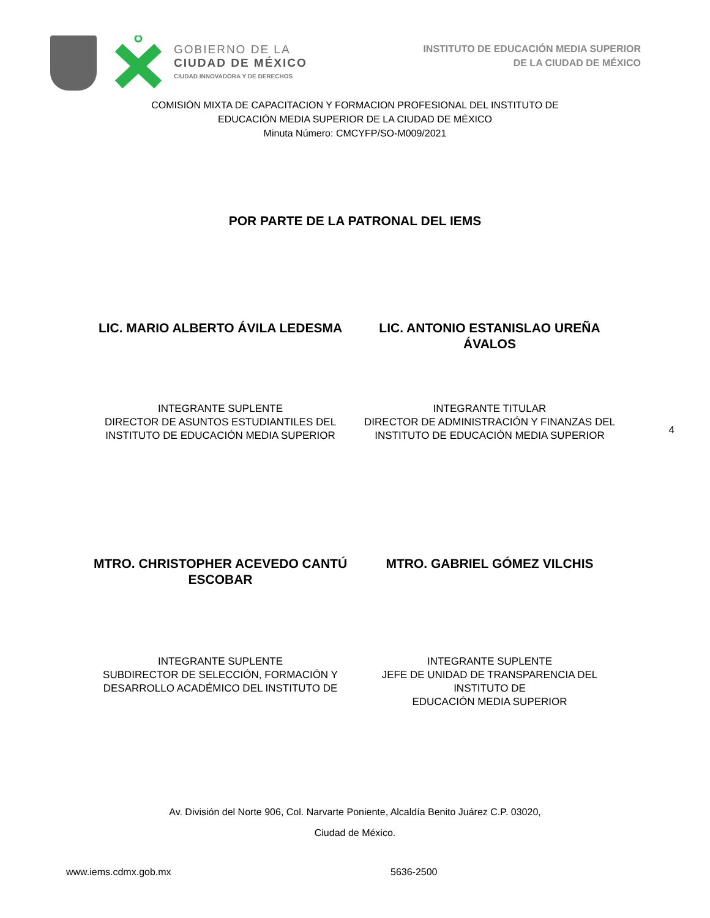GOBIERNO DE LA
CIUDAD DE MÉXICO
CIUDAD INNOVADORA Y DE DERECHOS
INSTITUTO DE EDUCACIÓN MEDIA SUPERIOR
DE LA CIUDAD DE MÉXICO
COMISIÓN MIXTA DE CAPACITACION Y FORMACION PROFESIONAL DEL INSTITUTO DE
EDUCACIÓN MEDIA SUPERIOR DE LA CIUDAD DE MÉXICO
Minuta Número: CMCYFP/SO-M009/2021
POR PARTE DE LA PATRONAL DEL IEMS
LIC. MARIO ALBERTO ÁVILA LEDESMA
LIC. ANTONIO ESTANISLAO UREÑA ÁVALOS
INTEGRANTE SUPLENTE
DIRECTOR DE ASUNTOS ESTUDIANTILES DEL
INSTITUTO DE EDUCACIÓN MEDIA SUPERIOR
INTEGRANTE TITULAR
DIRECTOR DE ADMINISTRACIÓN Y FINANZAS DEL
INSTITUTO DE EDUCACIÓN MEDIA SUPERIOR
4
MTRO. CHRISTOPHER ACEVEDO CANTÚ
ESCOBAR
MTRO. GABRIEL GÓMEZ VILCHIS
INTEGRANTE SUPLENTE
SUBDIRECTOR DE SELECCIÓN, FORMACIÓN Y
DESARROLLO ACADÉMICO DEL INSTITUTO DE
INTEGRANTE SUPLENTE
JEFE DE UNIDAD DE TRANSPARENCIA DEL INSTITUTO DE
EDUCACIÓN MEDIA SUPERIOR
Av. División del Norte 906, Col. Narvarte Poniente, Alcaldía Benito Juárez C.P. 03020,
Ciudad de México.
www.iems.cdmx.gob.mx 5636-2500